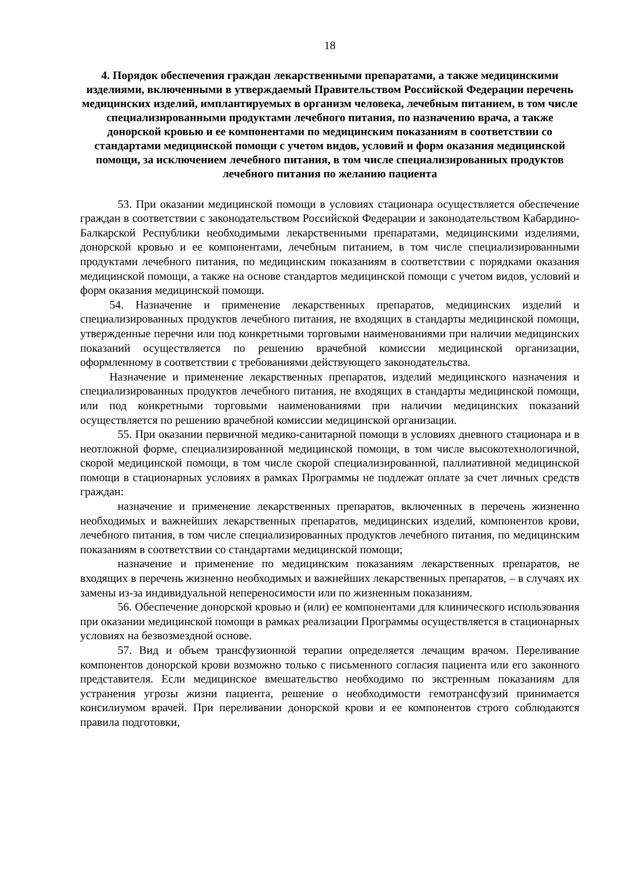18
4. Порядок обеспечения граждан лекарственными препаратами, а также медицинскими изделиями, включенными в утверждаемый Правительством Российской Федерации перечень медицинских изделий, имплантируемых в организм человека, лечебным питанием, в том числе специализированными продуктами лечебного питания, по назначению врача, а также донорской кровью и ее компонентами по медицинским показаниям в соответствии со стандартами медицинской помощи с учетом видов, условий и форм оказания медицинской помощи, за исключением лечебного питания, в том числе специализированных продуктов лечебного питания по желанию пациента
53. При оказании медицинской помощи в условиях стационара осуществляется обеспечение граждан в соответствии с законодательством Российской Федерации и законодательством Кабардино-Балкарской Республики необходимыми лекарственными препаратами, медицинскими изделиями, донорской кровью и ее компонентами, лечебным питанием, в том числе специализированными продуктами лечебного питания, по медицинским показаниям в соответствии с порядками оказания медицинской помощи, а также на основе стандартов медицинской помощи с учетом видов, условий и форм оказания медицинской помощи.
54. Назначение и применение лекарственных препаратов, медицинских изделий и специализированных продуктов лечебного питания, не входящих в стандарты медицинской помощи, утвержденные перечни или под конкретными торговыми наименованиями при наличии медицинских показаний осуществляется по решению врачебной комиссии медицинской организации, оформленному в соответствии с требованиями действующего законодательства.
Назначение и применение лекарственных препаратов, изделий медицинского назначения и специализированных продуктов лечебного питания, не входящих в стандарты медицинской помощи, или под конкретными торговыми наименованиями при наличии медицинских показаний осуществляется по решению врачебной комиссии медицинской организации.
55. При оказании первичной медико-санитарной помощи в условиях дневного стационара и в неотложной форме, специализированной медицинской помощи, в том числе высокотехнологичной, скорой медицинской помощи, в том числе скорой специализированной, паллиативной медицинской помощи в стационарных условиях в рамках Программы не подлежат оплате за счет личных средств граждан:
назначение и применение лекарственных препаратов, включенных в перечень жизненно необходимых и важнейших лекарственных препаратов, медицинских изделий, компонентов крови, лечебного питания, в том числе специализированных продуктов лечебного питания, по медицинским показаниям в соответствии со стандартами медицинской помощи;
назначение и применение по медицинским показаниям лекарственных препаратов, не входящих в перечень жизненно необходимых и важнейших лекарственных препаратов, – в случаях их замены из-за индивидуальной непереносимости или по жизненным показаниям.
56. Обеспечение донорской кровью и (или) ее компонентами для клинического использования при оказании медицинской помощи в рамках реализации Программы осуществляется в стационарных условиях на безвозмездной основе.
57. Вид и объем трансфузионной терапии определяется лечащим врачом. Переливание компонентов донорской крови возможно только с письменного согласия пациента или его законного представителя. Если медицинское вмешательство необходимо по экстренным показаниям для устранения угрозы жизни пациента, решение о необходимости гемотрансфузий принимается консилиумом врачей. При переливании донорской крови и ее компонентов строго соблюдаются правила подготовки,